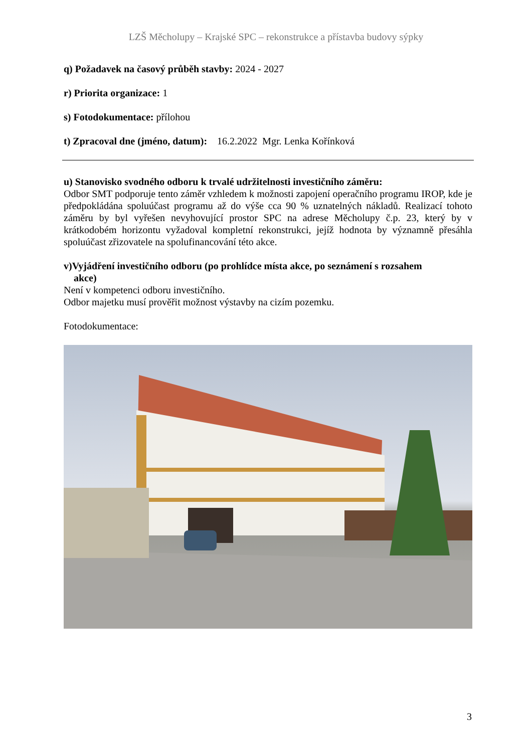LZŠ Měcholupy – Krajské SPC – rekonstrukce a přístavba budovy sýpky
q) Požadavek na časový průběh stavby: 2024 - 2027
r) Priorita organizace: 1
s) Fotodokumentace: přílohou
t) Zpracoval dne (jméno, datum): 16.2.2022 Mgr. Lenka Kořínková
u) Stanovisko svodného odboru k trvalé udržitelnosti investičního záměru:
Odbor SMT podporuje tento záměr vzhledem k možnosti zapojení operačního programu IROP, kde je předpokládána spoluúčast programu až do výše cca 90 % uznatelných nákladů. Realizací tohoto záměru by byl vyřešen nevyhovující prostor SPC na adrese Měcholupy č.p. 23, který by v krátkodobém horizontu vyžadoval kompletní rekonstrukci, jejíž hodnota by významně přesáhla spoluúčast zřizovatele na spolufinancování této akce.
v)Vyjádření investičního odboru (po prohlídce místa akce, po seznámení s rozsahem
akce)
Není v kompetenci odboru investičního.
Odbor majetku musí prověřit možnost výstavby na cizím pozemku.
Fotodokumentace:
3